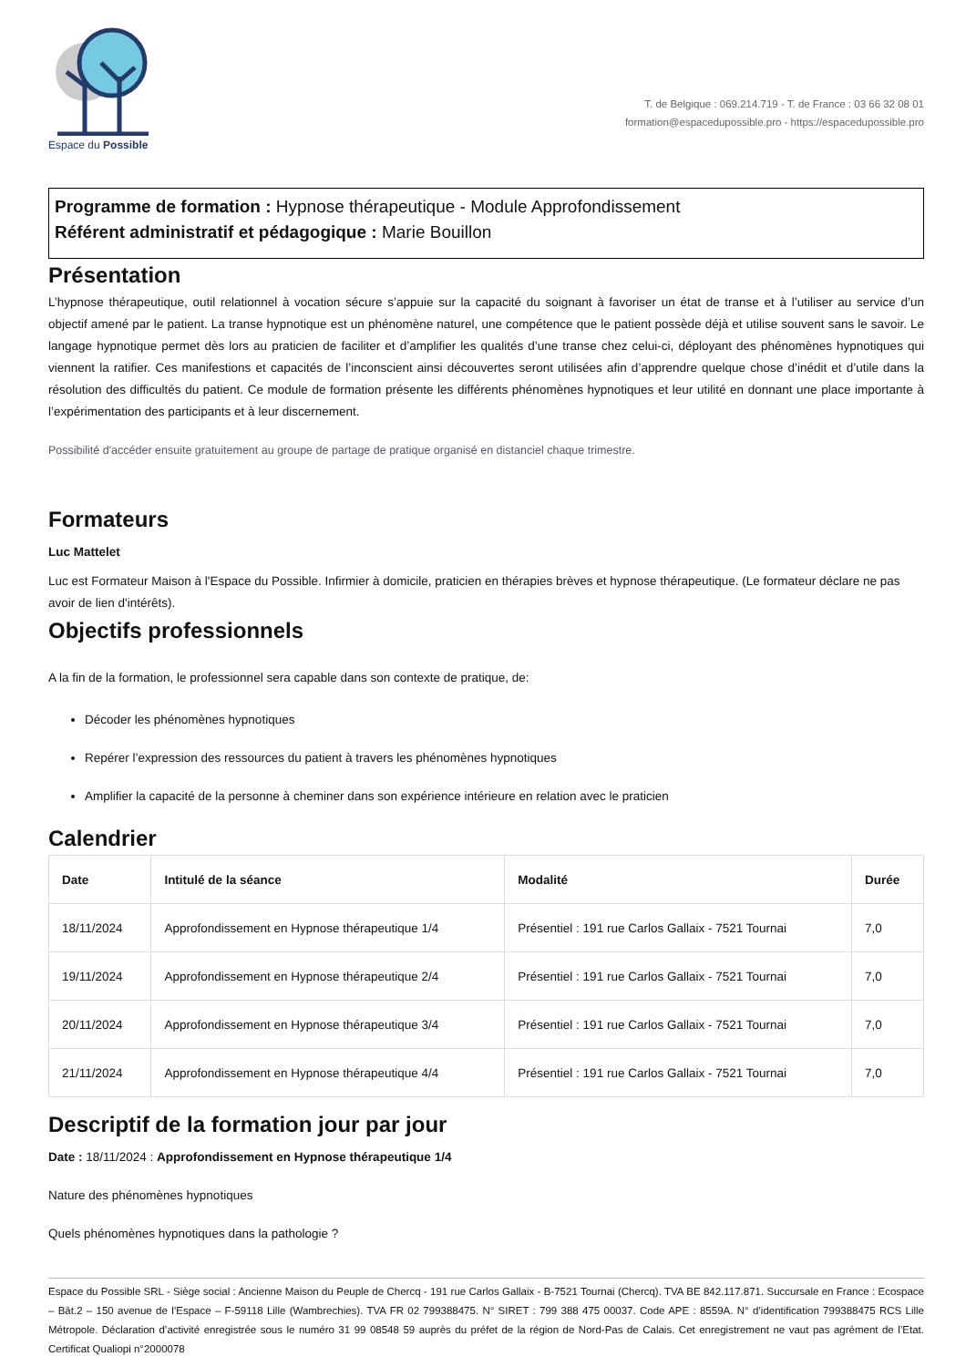Espace du Possible
T. de Belgique : 069.214.719 - T. de France : 03 66 32 08 01
formation@espacedupossible.pro - https://espacedupossible.pro
Programme de formation : Hypnose thérapeutique - Module Approfondissement
Référent administratif et pédagogique : Marie Bouillon
Présentation
L’hypnose thérapeutique, outil relationnel à vocation sécure s’appuie sur la capacité du soignant à favoriser un état de transe et à l’utiliser au service d’un objectif amené par le patient. La transe hypnotique est un phénomène naturel, une compétence que le patient possède déjà et utilise souvent sans le savoir. Le langage hypnotique permet dès lors au praticien de faciliter et d’amplifier les qualités d’une transe chez celui-ci, déployant des phénomènes hypnotiques qui viennent la ratifier. Ces manifestions et capacités de l’inconscient ainsi découvertes seront utilisées afin d’apprendre quelque chose d’inédit et d’utile dans la résolution des difficultés du patient. Ce module de formation présente les différents phénomènes hypnotiques et leur utilité en donnant une place importante à l’expérimentation des participants et à leur discernement.
Possibilité d'accéder ensuite gratuitement au groupe de partage de pratique organisé en distanciel chaque trimestre.
Formateurs
Luc Mattelet
Luc est Formateur Maison à l'Espace du Possible. Infirmier à domicile, praticien en thérapies brèves et hypnose thérapeutique. (Le formateur déclare ne pas avoir de lien d'intérêts).
Objectifs professionnels
A la fin de la formation, le professionnel sera capable dans son contexte de pratique, de:
Décoder les phénomènes hypnotiques
Repérer l’expression des ressources du patient à travers les phénomènes hypnotiques
Amplifier la capacité de la personne à cheminer dans son expérience intérieure en relation avec le praticien
Calendrier
| Date | Intitulé de la séance | Modalité | Durée |
| --- | --- | --- | --- |
| 18/11/2024 | Approfondissement en Hypnose thérapeutique 1/4 | Présentiel : 191 rue Carlos Gallaix - 7521 Tournai | 7,0 |
| 19/11/2024 | Approfondissement en Hypnose thérapeutique 2/4 | Présentiel : 191 rue Carlos Gallaix - 7521 Tournai | 7,0 |
| 20/11/2024 | Approfondissement en Hypnose thérapeutique 3/4 | Présentiel : 191 rue Carlos Gallaix - 7521 Tournai | 7,0 |
| 21/11/2024 | Approfondissement en Hypnose thérapeutique 4/4 | Présentiel : 191 rue Carlos Gallaix - 7521 Tournai | 7,0 |
Descriptif de la formation jour par jour
Date : 18/11/2024 : Approfondissement en Hypnose thérapeutique 1/4
Nature des phénomènes hypnotiques
Quels phénomènes hypnotiques dans la pathologie ?
Espace du Possible SRL - Siège social : Ancienne Maison du Peuple de Chercq - 191 rue Carlos Gallaix - B-7521 Tournai (Chercq). TVA BE 842.117.871. Succursale en France : Ecospace – Bât.2 – 150 avenue de l’Espace – F-59118 Lille (Wambrechies). TVA FR 02 799388475. N° SIRET : 799 388 475 00037. Code APE : 8559A. N° d’identification 799388475 RCS Lille Métropole. Déclaration d’activité enregistrée sous le numéro 31 99 08548 59 auprès du préfet de la région de Nord-Pas de Calais. Cet enregistrement ne vaut pas agrément de l’Etat. Certificat Qualiopi n°2000078